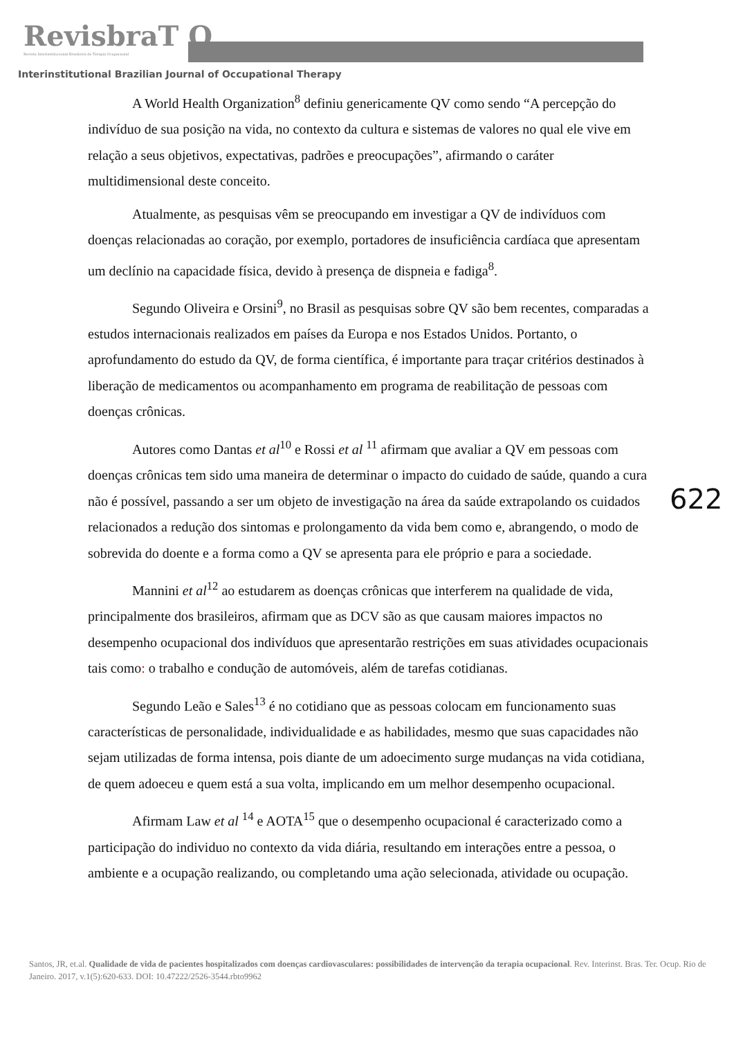RevisbraT O
Revista Interinstitucional Brasileira de Terapia Ocupacional
Interinstitutional Brazilian Journal of Occupational Therapy
A World Health Organization<sup>8</sup> definiu genericamente QV como sendo “A percepção do indivíduo de sua posição na vida, no contexto da cultura e sistemas de valores no qual ele vive em relação a seus objetivos, expectativas, padrões e preocupações”, afirmando o caráter multidimensional deste conceito.
Atualmente, as pesquisas vêm se preocupando em investigar a QV de indivíduos com doenças relacionadas ao coração, por exemplo, portadores de insuficiência cardíaca que apresentam um declínio na capacidade física, devido à presença de dispneia e fadiga<sup>8</sup>.
Segundo Oliveira e Orsini<sup>9</sup>, no Brasil as pesquisas sobre QV são bem recentes, comparadas a estudos internacionais realizados em países da Europa e nos Estados Unidos. Portanto, o aprofundamento do estudo da QV, de forma científica, é importante para traçar critérios destinados à liberação de medicamentos ou acompanhamento em programa de reabilitação de pessoas com doenças crônicas.
Autores como Dantas et al<sup>10</sup> e Rossi et al <sup>11</sup> afirmam que avaliar a QV em pessoas com doenças crônicas tem sido uma maneira de determinar o impacto do cuidado de saúde, quando a cura não é possível, passando a ser um objeto de investigação na área da saúde extrapolando os cuidados relacionados a redução dos sintomas e prolongamento da vida bem como e, abrangendo, o modo de sobrevida do doente e a forma como a QV se apresenta para ele próprio e para a sociedade.
Mannini et al<sup>12</sup> ao estudarem as doenças crônicas que interferem na qualidade de vida, principalmente dos brasileiros, afirmam que as DCV são as que causam maiores impactos no desempenho ocupacional dos indivíduos que apresentarão restrições em suas atividades ocupacionais tais como: o trabalho e condução de automóveis, além de tarefas cotidianas.
Segundo Leão e Sales<sup>13</sup> é no cotidiano que as pessoas colocam em funcionamento suas características de personalidade, individualidade e as habilidades, mesmo que suas capacidades não sejam utilizadas de forma intensa, pois diante de um adoecimento surge mudanças na vida cotidiana, de quem adoeceu e quem está a sua volta, implicando em um melhor desempenho ocupacional.
Afirmam Law et al <sup>14</sup> e AOTA<sup>15</sup> que o desempenho ocupacional é caracterizado como a participação do individuo no contexto da vida diária, resultando em interações entre a pessoa, o ambiente e a ocupação realizando, ou completando uma ação selecionada, atividade ou ocupação.
622
Santos, JR, et.al. Qualidade de vida de pacientes hospitalizados com doenças cardiovasculares: possibilidades de intervenção da terapia ocupacional. Rev. Interinst. Bras. Ter. Ocup. Rio de Janeiro. 2017, v.1(5):620-633. DOI: 10.47222/2526-3544.rbto9962